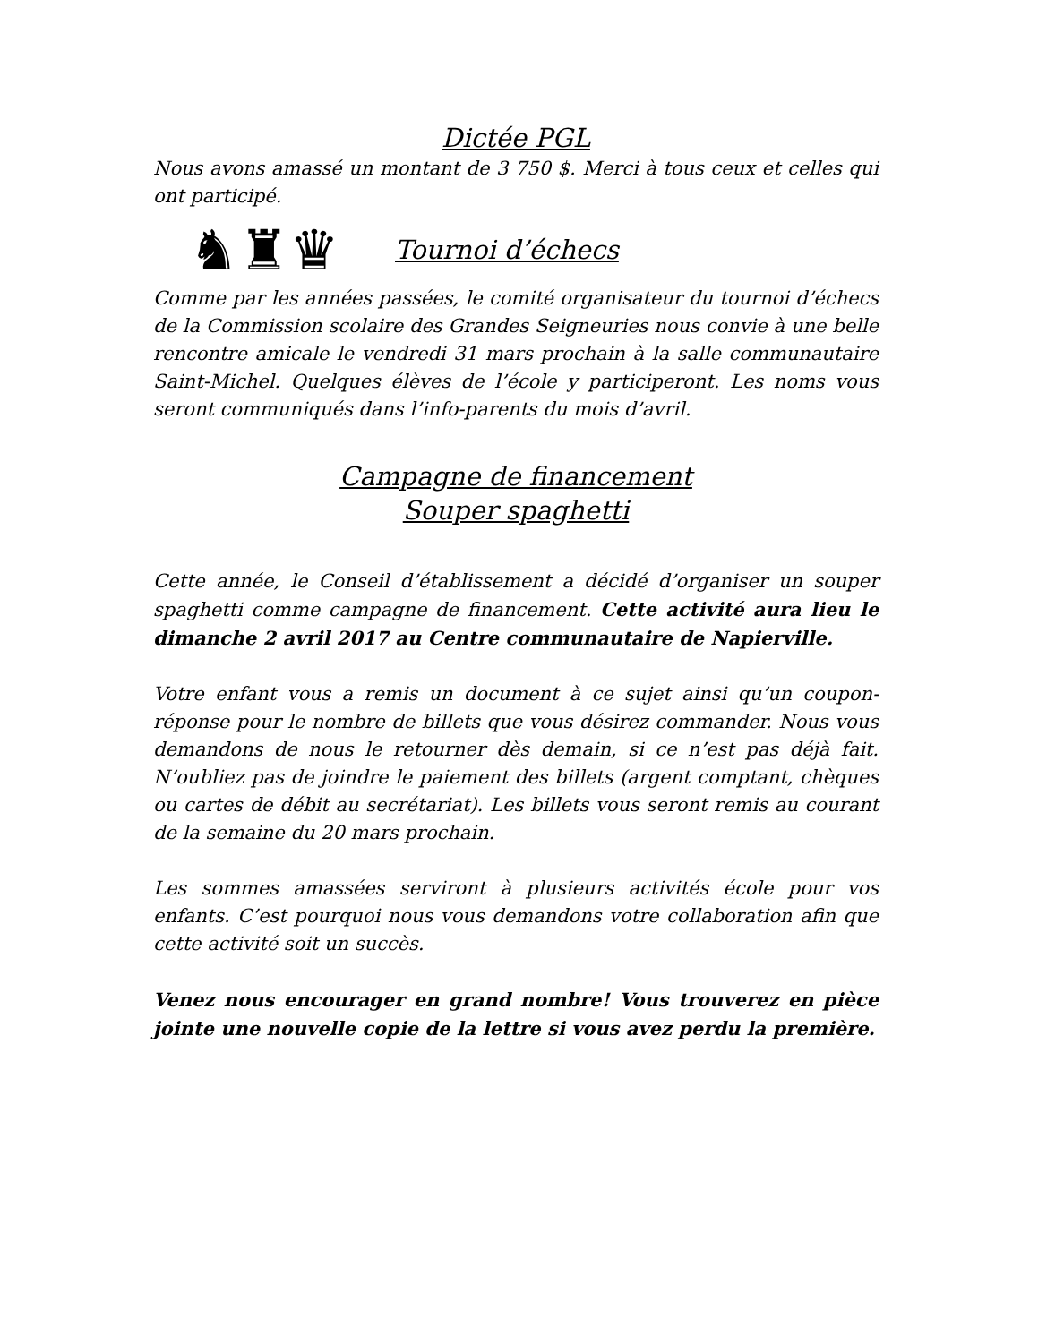Dictée PGL
Nous avons amassé un montant de 3 750 $. Merci à tous ceux et celles qui ont participé.
♞♜♛
Tournoi d’échecs
Comme par les années passées, le comité organisateur du tournoi d’échecs de la Commission scolaire des Grandes Seigneuries nous convie à une belle rencontre amicale le vendredi 31 mars prochain à la salle communautaire Saint-Michel. Quelques élèves de l’école y participeront. Les noms vous seront communiqués dans l’info-parents du mois d’avril.
Campagne de financement
Souper spaghetti
Cette année, le Conseil d’établissement a décidé d’organiser un souper spaghetti comme campagne de financement. Cette activité aura lieu le dimanche 2 avril 2017 au Centre communautaire de Napierville.
Votre enfant vous a remis un document à ce sujet ainsi qu’un coupon-réponse pour le nombre de billets que vous désirez commander. Nous vous demandons de nous le retourner dès demain, si ce n’est pas déjà fait. N’oubliez pas de joindre le paiement des billets (argent comptant, chèques ou cartes de débit au secrétariat). Les billets vous seront remis au courant de la semaine du 20 mars prochain.
Les sommes amassées serviront à plusieurs activités école pour vos enfants. C’est pourquoi nous vous demandons votre collaboration afin que cette activité soit un succès.
Venez nous encourager en grand nombre! Vous trouverez en pièce jointe une nouvelle copie de la lettre si vous avez perdu la première.